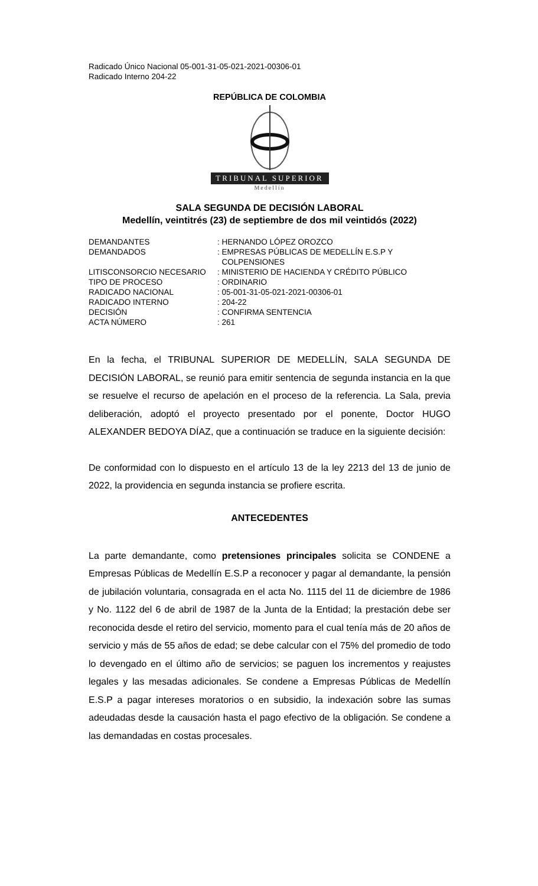Radicado Único Nacional 05-001-31-05-021-2021-00306-01
Radicado Interno 204-22
REPÚBLICA DE COLOMBIA
TRIBUNAL SUPERIOR
Medellín
SALA SEGUNDA DE DECISIÓN LABORAL
Medellín, veintitrés (23) de septiembre de dos mil veintidós (2022)
| DEMANDANTES | : HERNANDO LÓPEZ OROZCO |
| DEMANDADOS | : EMPRESAS PÚBLICAS DE MEDELLÍN E.S.P Y COLPENSIONES |
| LITISCONSORCIO NECESARIO | : MINISTERIO DE HACIENDA Y CRÉDITO PÚBLICO |
| TIPO DE PROCESO | : ORDINARIO |
| RADICADO NACIONAL | : 05-001-31-05-021-2021-00306-01 |
| RADICADO INTERNO | : 204-22 |
| DECISIÓN | : CONFIRMA SENTENCIA |
| ACTA NÚMERO | : 261 |
En la fecha, el TRIBUNAL SUPERIOR DE MEDELLÍN, SALA SEGUNDA DE DECISIÓN LABORAL, se reunió para emitir sentencia de segunda instancia en la que se resuelve el recurso de apelación en el proceso de la referencia. La Sala, previa deliberación, adoptó el proyecto presentado por el ponente, Doctor HUGO ALEXANDER BEDOYA DÍAZ, que a continuación se traduce en la siguiente decisión:
De conformidad con lo dispuesto en el artículo 13 de la ley 2213 del 13 de junio de 2022, la providencia en segunda instancia se profiere escrita.
ANTECEDENTES
La parte demandante, como pretensiones principales solicita se CONDENE a Empresas Públicas de Medellín E.S.P a reconocer y pagar al demandante, la pensión de jubilación voluntaria, consagrada en el acta No. 1115 del 11 de diciembre de 1986 y No. 1122 del 6 de abril de 1987 de la Junta de la Entidad; la prestación debe ser reconocida desde el retiro del servicio, momento para el cual tenía más de 20 años de servicio y más de 55 años de edad; se debe calcular con el 75% del promedio de todo lo devengado en el último año de servicios; se paguen los incrementos y reajustes legales y las mesadas adicionales. Se condene a Empresas Públicas de Medellín E.S.P a pagar intereses moratorios o en subsidio, la indexación sobre las sumas adeudadas desde la causación hasta el pago efectivo de la obligación. Se condene a las demandadas en costas procesales.